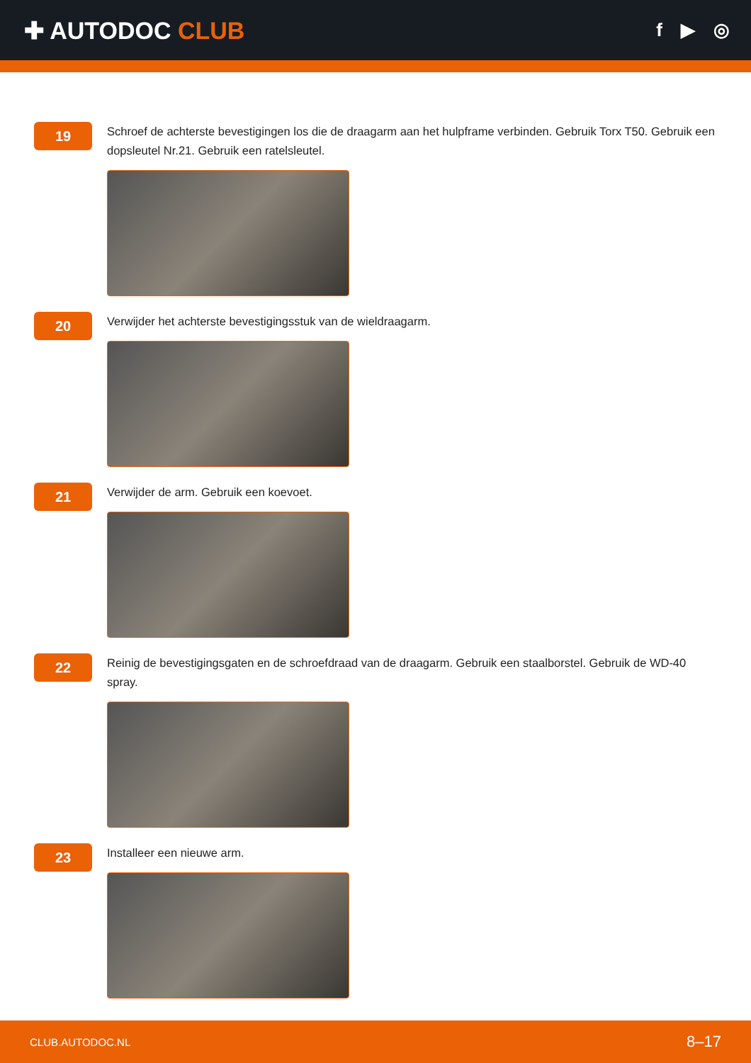✚ AUTODOC CLUB
f ▶ ◎
19
Schroef de achterste bevestigingen los die de draagarm aan het hulpframe verbinden. Gebruik Torx T50. Gebruik een dopsleutel Nr.21. Gebruik een ratelsleutel.
20
Verwijder het achterste bevestigingsstuk van de wieldraagarm.
21
Verwijder de arm. Gebruik een koevoet.
22
Reinig de bevestigingsgaten en de schroefdraad van de draagarm. Gebruik een staalborstel. Gebruik de WD-40 spray.
23
Installeer een nieuwe arm.
CLUB.AUTODOC.NL 8–17